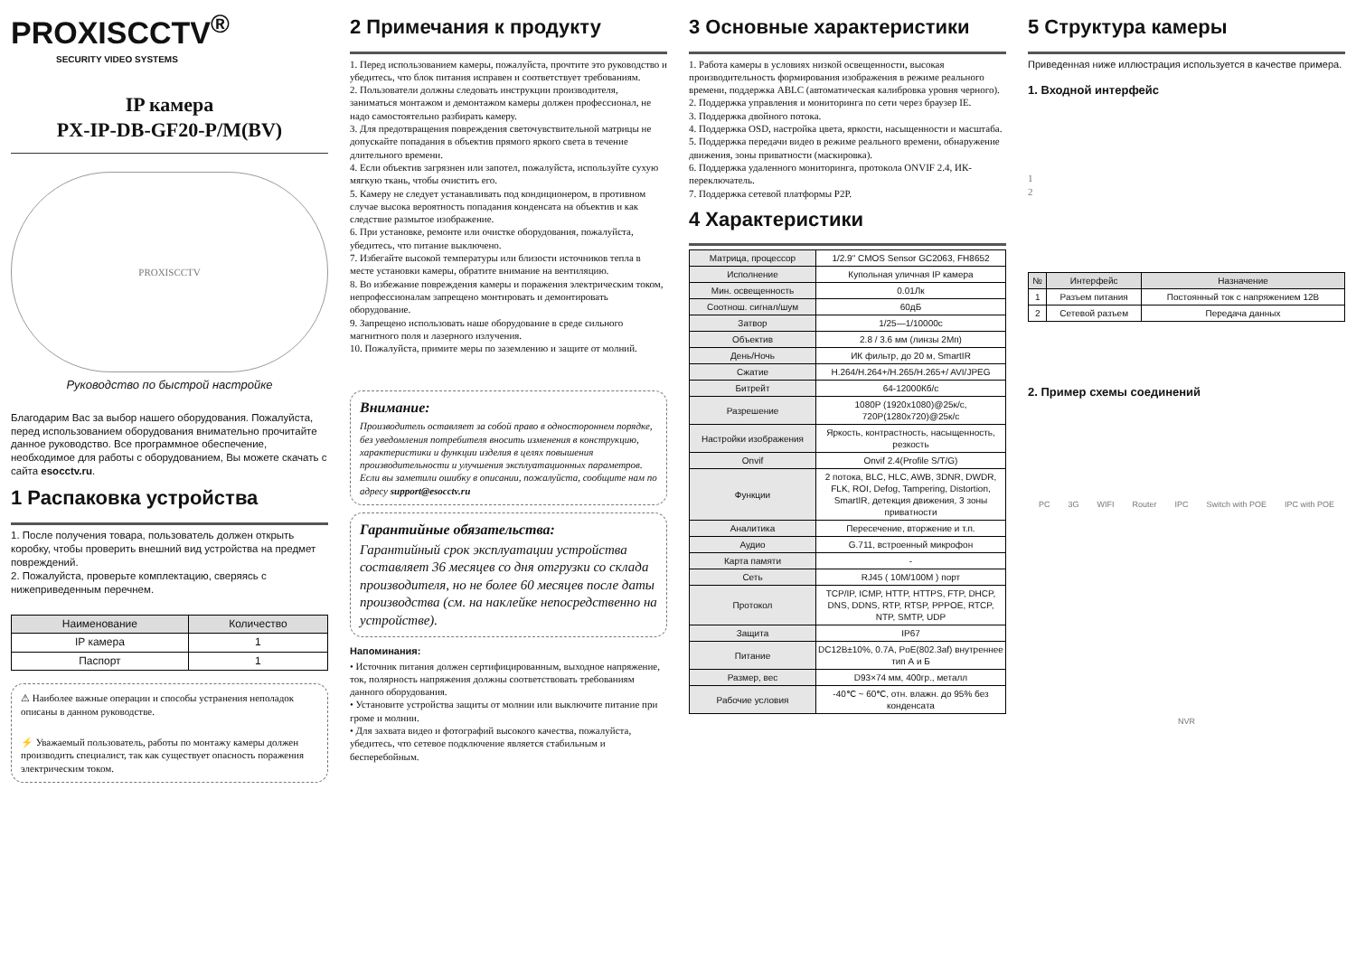PROXISCCTV<sup>®</sup>
SECURITY VIDEO SYSTEMS
IP камера
PX-IP-DB-GF20-P/M(BV)
PROXISCCTV
Руководство по быстрой настройке
Благодарим Вас за выбор нашего оборудования. Пожалуйста, перед использованием оборудования внимательно прочитайте данное руководство. Все программное обеспечение, необходимое для работы с оборудованием, Вы можете скачать с сайта esocctv.ru.
1 Распаковка устройства
1. После получения товара, пользователь должен открыть коробку, чтобы проверить внешний вид устройства на предмет повреждений.
2. Пожалуйста, проверьте комплектацию, сверяясь с нижеприведенным перечнем.
| Наименование | Количество |
| --- | --- |
| IP камера | 1 |
| Паспорт | 1 |
⚠ Наиболее важные операции и способы устранения неполадок описаны в данном руководстве.
⚡ Уважаемый пользователь, работы по монтажу камеры должен производить специалист, так как существует опасность поражения электрическим током.
2 Примечания к продукту
1. Перед использованием камеры, пожалуйста, прочтите это руководство и убедитесь, что блок питания исправен и соответствует требованиям.
2. Пользователи должны следовать инструкции производителя, заниматься монтажом и демонтажом камеры должен профессионал, не надо самостоятельно разбирать камеру.
3. Для предотвращения повреждения светочувствительной матрицы не допускайте попадания в объектив прямого яркого света в течение длительного времени.
4. Если объектив загрязнен или запотел, пожалуйста, используйте сухую мягкую ткань, чтобы очистить его.
5. Камеру не следует устанавливать под кондиционером, в противном случае высока вероятность попадания конденсата на объектив и как следствие размытое изображение.
6. При установке, ремонте или очистке оборудования, пожалуйста, убедитесь, что питание выключено.
7. Избегайте высокой температуры или близости источников тепла в месте установки камеры, обратите внимание на вентиляцию.
8. Во избежание повреждения камеры и поражения электрическим током, непрофессионалам запрещено монтировать и демонтировать оборудование.
9. Запрещено использовать наше оборудование в среде сильного магнитного поля и лазерного излучения.
10. Пожалуйста, примите меры по заземлению и защите от молний.
Внимание:
Производитель оставляет за собой право в одностороннем порядке, без уведомления потребителя вносить изменения в конструкцию, характеристики и функции изделия в целях повышения производительности и улучшения эксплуатационных параметров.
Если вы заметили ошибку в описании, пожалуйста, сообщите нам по адресу support@esocctv.ru
Гарантийные обязательства:
Гарантийный срок эксплуатации устройства составляет 36 месяцев со дня отгрузки со склада производителя, но не более 60 месяцев после даты производства (см. на наклейке непосредственно на устройстве).
Напоминания:
• Источник питания должен сертифицированным, выходное напряжение, ток, полярность напряжения должны соответствовать требованиям данного оборудования.
• Установите устройства защиты от молнии или выключите питание при громе и молнии.
• Для захвата видео и фотографий высокого качества, пожалуйста, убедитесь, что сетевое подключение является стабильным и бесперебойным.
3 Основные характеристики
1. Работа камеры в условиях низкой освещенности, высокая производительность формирования изображения в режиме реального времени, поддержка ABLC (автоматическая калибровка уровня черного).
2. Поддержка управления и мониторинга по сети через браузер IE.
3. Поддержка двойного потока.
4. Поддержка OSD, настройка цвета, яркости, насыщенности и масштаба.
5. Поддержка передачи видео в режиме реального времени, обнаружение движения, зоны приватности (маскировка).
6. Поддержка удаленного мониторинга, протокола ONVIF 2.4, ИК-переключатель.
7. Поддержка сетевой платформы P2P.
4 Характеристики
| Матрица, процессор | 1/2.9" CMOS Sensor GC2063, FH8652 |
| Исполнение | Купольная уличная IP камера |
| Мин. освещенность | 0.01Лк |
| Соотнош. сигнал/шум | 60дБ |
| Затвор | 1/25—1/10000с |
| Объектив | 2.8 / 3.6 мм (линзы 2Мп) |
| День/Ночь | ИК фильтр, до 20 м, SmartIR |
| Сжатие | H.264/H.264+/H.265/H.265+/ AVI/JPEG |
| Битрейт | 64-12000Кб/с |
| Разрешение | 1080P (1920x1080)@25к/с, 720P(1280x720)@25к/с |
| Настройки изображения | Яркость, контрастность, насыщенность, резкость |
| Onvif | Onvif 2.4(Profile S/T/G) |
| Функции | 2 потока, BLC, HLC, AWB, 3DNR, DWDR, FLK, ROI, Defog, Tampering, Distortion, SmartIR, детекция движения, 3 зоны приватности |
| Аналитика | Пересечение, вторжение и т.п. |
| Аудио | G.711, встроенный микрофон |
| Карта памяти | - |
| Сеть | RJ45 ( 10M/100M ) порт |
| Протокол | TCP/IP, ICMP, HTTP, HTTPS, FTP, DHCP, DNS, DDNS, RTP, RTSP, PPPOE, RTCP, NTP, SMTP, UDP |
| Защита | IP67 |
| Питание | DC12В±10%, 0.7A, PoE(802.3af) внутреннее тип А и Б |
| Размер, вес | D93×74 мм, 400гр., металл |
| Рабочие условия | -40℃ ~ 60℃, отн. влажн. до 95% без конденсата |
5 Структура камеры
Приведенная ниже иллюстрация используется в качестве примера.
1. Входной интерфейс
1
2
| № | Интерфейс | Назначение |
| --- | --- | --- |
| 1 | Разъем питания | Постоянный ток с напряжением 12В |
| 2 | Сетевой разъем | Передача данных |
2. Пример схемы соединений
PC 3G WIFI Router IPC Switch with POE IPC with POE NVR